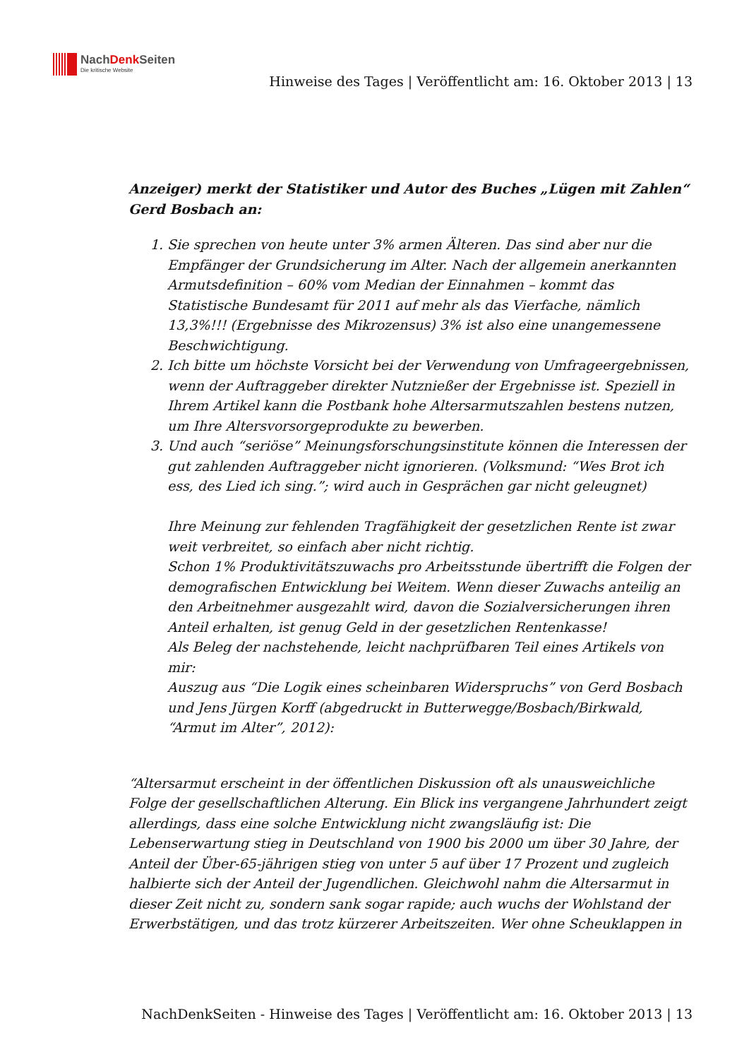NachDenk Seiten
Die kritische Website
Hinweise des Tages | Veröffentlicht am: 16. Oktober 2013 | 13
Anzeiger) merkt der Statistiker und Autor des Buches „Lügen mit Zahlen“ Gerd Bosbach an:
1. Sie sprechen von heute unter 3% armen Älteren. Das sind aber nur die Empfänger der Grundsicherung im Alter. Nach der allgemein anerkannten Armutsdefinition – 60% vom Median der Einnahmen – kommt das Statistische Bundesamt für 2011 auf mehr als das Vierfache, nämlich 13,3%!!! (Ergebnisse des Mikrozensus) 3% ist also eine unangemessene Beschwichtigung.
2. Ich bitte um höchste Vorsicht bei der Verwendung von Umfrageergebnissen, wenn der Auftraggeber direkter Nutznießer der Ergebnisse ist. Speziell in Ihrem Artikel kann die Postbank hohe Altersarmutszahlen bestens nutzen, um Ihre Altersvorsorgeprodukte zu bewerben.
3. Und auch “seriöse” Meinungsforschungsinstitute können die Interessen der gut zahlenden Auftraggeber nicht ignorieren. (Volksmund: “Wes Brot ich ess, des Lied ich sing.”; wird auch in Gesprächen gar nicht geleugnet)
Ihre Meinung zur fehlenden Tragfähigkeit der gesetzlichen Rente ist zwar weit verbreitet, so einfach aber nicht richtig.
Schon 1% Produktivitätszuwachs pro Arbeitsstunde übertrifft die Folgen der demografischen Entwicklung bei Weitem. Wenn dieser Zuwachs anteilig an den Arbeitnehmer ausgezahlt wird, davon die Sozialversicherungen ihren Anteil erhalten, ist genug Geld in der gesetzlichen Rentenkasse!
Als Beleg der nachstehende, leicht nachprüfbaren Teil eines Artikels von mir:
Auszug aus “Die Logik eines scheinbaren Widerspruchs” von Gerd Bosbach und Jens Jürgen Korff (abgedruckt in Butterwegge/Bosbach/Birkwald, “Armut im Alter”, 2012):
“Altersarmut erscheint in der öffentlichen Diskussion oft als unausweichliche Folge der gesellschaftlichen Alterung. Ein Blick ins vergangene Jahrhundert zeigt allerdings, dass eine solche Entwicklung nicht zwangsläufig ist: Die Lebenserwartung stieg in Deutschland von 1900 bis 2000 um über 30 Jahre, der Anteil der Über-65-jährigen stieg von unter 5 auf über 17 Prozent und zugleich halbierte sich der Anteil der Jugendlichen. Gleichwohl nahm die Altersarmut in dieser Zeit nicht zu, sondern sank sogar rapide; auch wuchs der Wohlstand der Erwerbstätigen, und das trotz kürzerer Arbeitszeiten. Wer ohne Scheuklappen in
NachDenkSeiten - Hinweise des Tages | Veröffentlicht am: 16. Oktober 2013 | 13